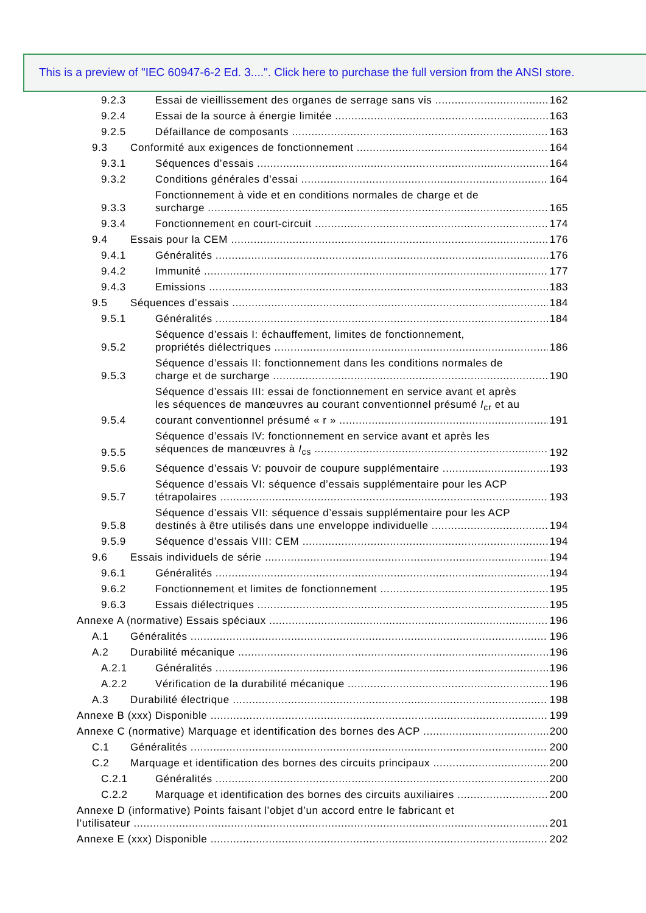This is a preview of "IEC 60947-6-2 Ed. 3....". Click here to purchase the full version from the ANSI store.
9.2.3 Essai de vieillissement des organes de serrage sans vis 162
9.2.4 Essai de la source à énergie limitée 163
9.2.5 Défaillance de composants 163
9.3 Conformité aux exigences de fonctionnement 164
9.3.1 Séquences d’essais 164
9.3.2 Conditions générales d’essai 164
9.3.3 Fonctionnement à vide et en conditions normales de charge et de
surcharge 165
9.3.4 Fonctionnement en court-circuit 174
9.4 Essais pour la CEM 176
9.4.1 Généralités 176
9.4.2 Immunité 177
9.4.3 Emissions 183
9.5 Séquences d’essais 184
9.5.1 Généralités 184
9.5.2 Séquence d’essais I: échauffement, limites de fonctionnement,
propriétés diélectriques 186
9.5.3 Séquence d’essais II: fonctionnement dans les conditions normales de
charge et de surcharge 190
9.5.4 Séquence d’essais III: essai de fonctionnement en service avant et après
les séquences de manœuvres au courant conventionnel présumé I<sub>cr</sub> et au
courant conventionnel présumé « r » 191
9.5.5 Séquence d’essais IV: fonctionnement en service avant et après les
séquences de manœuvres à I<sub>cs</sub> 192
9.5.6 Séquence d’essais V: pouvoir de coupure supplémentaire 193
9.5.7 Séquence d’essais VI: séquence d’essais supplémentaire pour les ACP
tétrapolaires 193
9.5.8 Séquence d’essais VII: séquence d’essais supplémentaire pour les ACP
destinés à être utilisés dans une enveloppe individuelle 194
9.5.9 Séquence d’essais VIII: CEM 194
9.6 Essais individuels de série 194
9.6.1 Généralités 194
9.6.2 Fonctionnement et limites de fonctionnement 195
9.6.3 Essais diélectriques 195
Annexe A (normative) Essais spéciaux 196
A.1 Généralités 196
A.2 Durabilité mécanique 196
A.2.1 Généralités 196
A.2.2 Vérification de la durabilité mécanique 196
A.3 Durabilité électrique 198
Annexe B (xxx) Disponible 199
Annexe C (normative) Marquage et identification des bornes des ACP 200
C.1 Généralités 200
C.2 Marquage et identification des bornes des circuits principaux 200
C.2.1 Généralités 200
C.2.2 Marquage et identification des bornes des circuits auxiliaires 200
Annexe D (informative) Points faisant l’objet d’un accord entre le fabricant et
l’utilisateur 201
Annexe E (xxx) Disponible 202